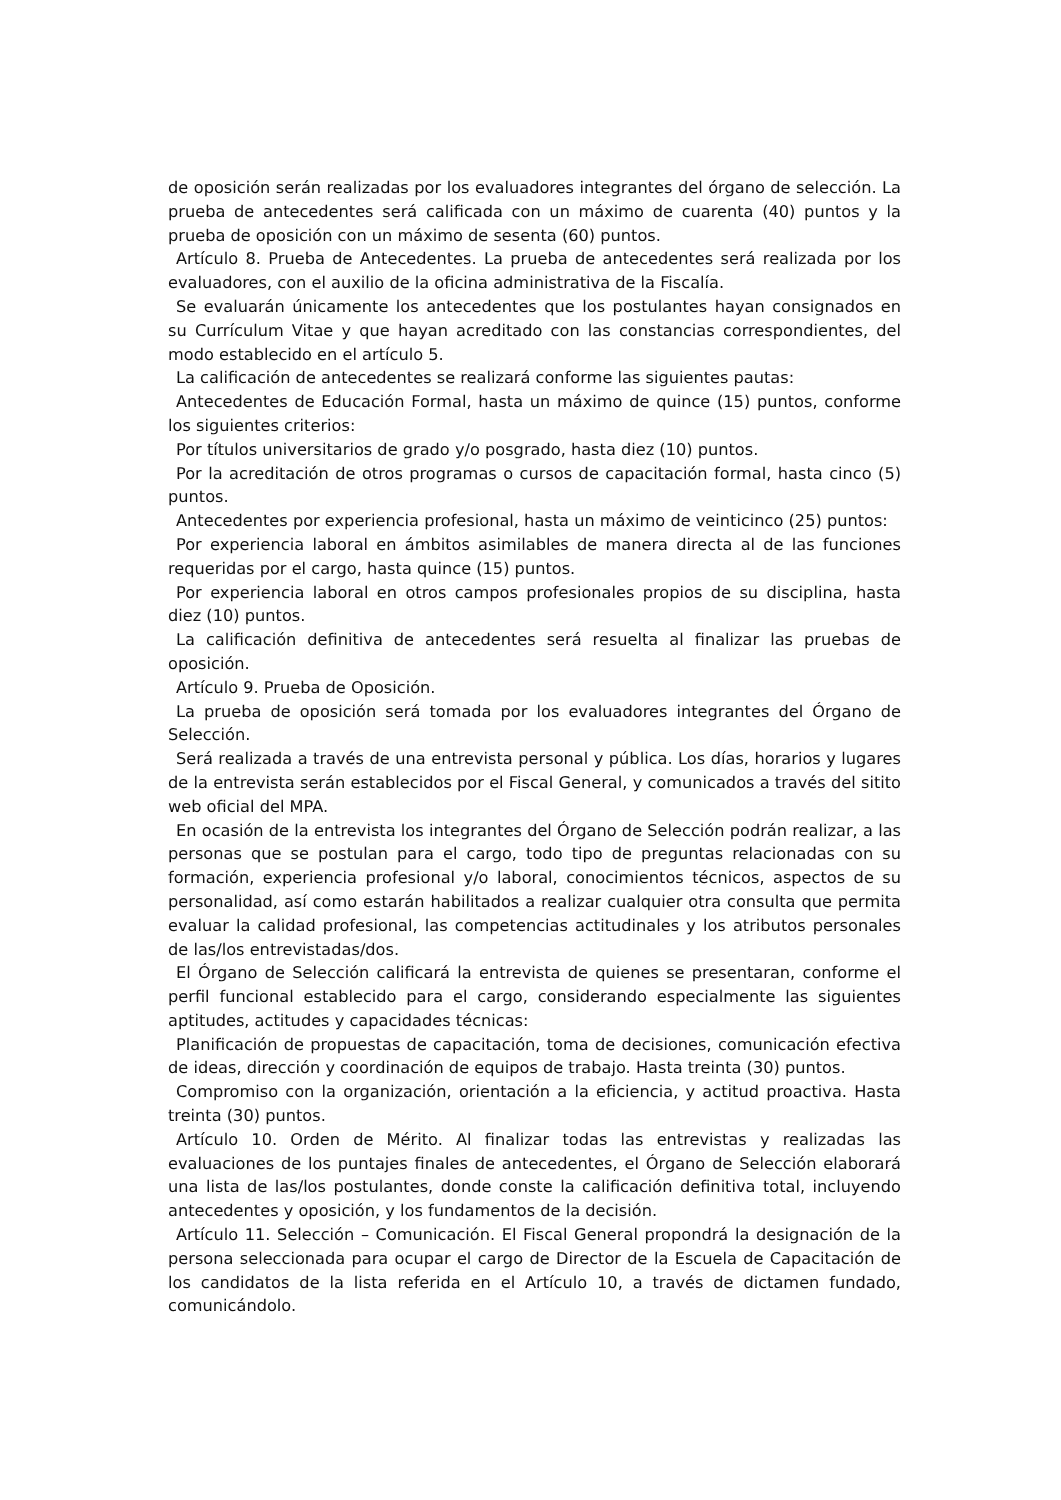de oposición serán realizadas por los evaluadores integrantes del órgano de selección. La prueba de antecedentes será calificada con un máximo de cuarenta (40) puntos y la prueba de oposición con un máximo de sesenta (60) puntos.
Artículo 8. Prueba de Antecedentes. La prueba de antecedentes será realizada por los evaluadores, con el auxilio de la oficina administrativa de la Fiscalía.
Se evaluarán únicamente los antecedentes que los postulantes hayan consignados en su Currículum Vitae y que hayan acreditado con las constancias correspondientes, del modo establecido en el artículo 5.
La calificación de antecedentes se realizará conforme las siguientes pautas:
Antecedentes de Educación Formal, hasta un máximo de quince (15) puntos, conforme los siguientes criterios:
Por títulos universitarios de grado y/o posgrado, hasta diez (10) puntos.
Por la acreditación de otros programas o cursos de capacitación formal, hasta cinco (5) puntos.
Antecedentes por experiencia profesional, hasta un máximo de veinticinco (25) puntos:
Por experiencia laboral en ámbitos asimilables de manera directa al de las funciones requeridas por el cargo, hasta quince (15) puntos.
Por experiencia laboral en otros campos profesionales propios de su disciplina, hasta diez (10) puntos.
La calificación definitiva de antecedentes será resuelta al finalizar las pruebas de oposición.
Artículo 9. Prueba de Oposición.
La prueba de oposición será tomada por los evaluadores integrantes del Órgano de Selección.
Será realizada a través de una entrevista personal y pública. Los días, horarios y lugares de la entrevista serán establecidos por el Fiscal General, y comunicados a través del sitito web oficial del MPA.
En ocasión de la entrevista los integrantes del Órgano de Selección podrán realizar, a las personas que se postulan para el cargo, todo tipo de preguntas relacionadas con su formación, experiencia profesional y/o laboral, conocimientos técnicos, aspectos de su personalidad, así como estarán habilitados a realizar cualquier otra consulta que permita evaluar la calidad profesional, las competencias actitudinales y los atributos personales de las/los entrevistadas/dos.
El Órgano de Selección calificará la entrevista de quienes se presentaran, conforme el perfil funcional establecido para el cargo, considerando especialmente las siguientes aptitudes, actitudes y capacidades técnicas:
Planificación de propuestas de capacitación, toma de decisiones, comunicación efectiva de ideas, dirección y coordinación de equipos de trabajo. Hasta treinta (30) puntos.
Compromiso con la organización, orientación a la eficiencia, y actitud proactiva. Hasta treinta (30) puntos.
Artículo 10. Orden de Mérito. Al finalizar todas las entrevistas y realizadas las evaluaciones de los puntajes finales de antecedentes, el Órgano de Selección elaborará una lista de las/los postulantes, donde conste la calificación definitiva total, incluyendo antecedentes y oposición, y los fundamentos de la decisión.
Artículo 11. Selección – Comunicación. El Fiscal General propondrá la designación de la persona seleccionada para ocupar el cargo de Director de la Escuela de Capacitación de los candidatos de la lista referida en el Artículo 10, a través de dictamen fundado, comunicándolo.